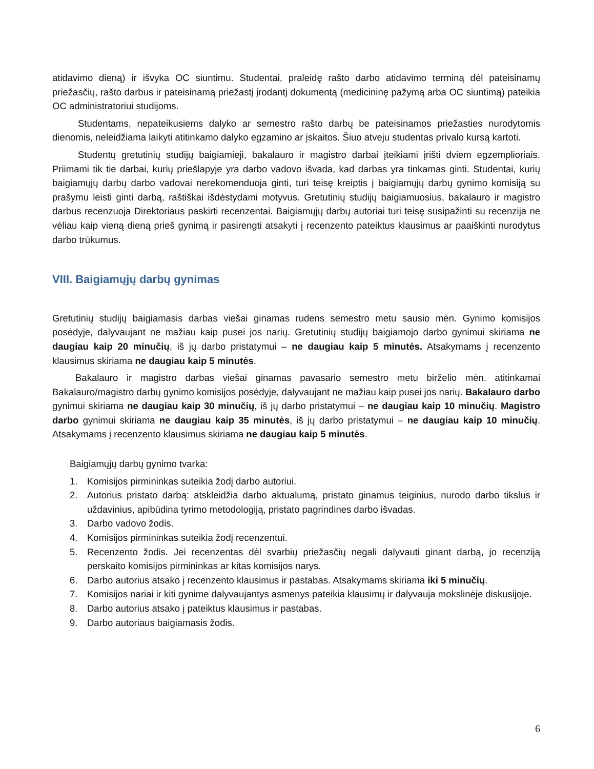atidavimo dieną) ir išvyka OC siuntimu. Studentai, praleidę rašto darbo atidavimo terminą dėl pateisinamų priežasčių, rašto darbus ir pateisinamą priežastį įrodantį dokumentą (medicininę pažymą arba OC siuntimą) pateikia OC administratoriui studijoms.
Studentams, nepateikusiems dalyko ar semestro rašto darbų be pateisinamos priežasties nurodytomis dienomis, neleidžiama laikyti atitinkamo dalyko egzamino ar įskaitos. Šiuo atveju studentas privalo kursą kartoti.
Studentų gretutinių studijų baigiamieji, bakalauro ir magistro darbai įteikiami įrišti dviem egzemplioriais. Priimami tik tie darbai, kurių priešlapyje yra darbo vadovo išvada, kad darbas yra tinkamas ginti. Studentai, kurių baigiamųjų darbų darbo vadovai nerekomenduoja ginti, turi teisę kreiptis į baigiamųjų darbų gynimo komisiją su prašymu leisti ginti darbą, raštiškai išdėstydami motyvus. Gretutinių studijų baigiamuosius, bakalauro ir magistro darbus recenzuoja Direktoriaus paskirti recenzentai. Baigiamųjų darbų autoriai turi teisę susipažinti su recenzija ne vėliau kaip vieną dieną prieš gynimą ir pasirengti atsakyti į recenzento pateiktus klausimus ar paaiškinti nurodytus darbo trūkumus.
VIII. Baigiamųjų darbų gynimas
Gretutinių studijų baigiamasis darbas viešai ginamas rudens semestro metu sausio mėn. Gynimo komisijos posėdyje, dalyvaujant ne mažiau kaip pusei jos narių. Gretutinių studijų baigiamojo darbo gynimui skiriama ne daugiau kaip 20 minučių, iš jų darbo pristatymui – ne daugiau kaip 5 minutės. Atsakymams į recenzento klausimus skiriama ne daugiau kaip 5 minutės.
Bakalauro ir magistro darbas viešai ginamas pavasario semestro metu birželio mėn. atitinkamai Bakalauro/magistro darbų gynimo komisijos posėdyje, dalyvaujant ne mažiau kaip pusei jos narių. Bakalauro darbo gynimui skiriama ne daugiau kaip 30 minučių, iš jų darbo pristatymui – ne daugiau kaip 10 minučių. Magistro darbo gynimui skiriama ne daugiau kaip 35 minutės, iš jų darbo pristatymui – ne daugiau kaip 10 minučių. Atsakymams į recenzento klausimus skiriama ne daugiau kaip 5 minutės.
Baigiamųjų darbų gynimo tvarka:
1. Komisijos pirmininkas suteikia žodį darbo autoriui.
2. Autorius pristato darbą: atskleidžia darbo aktualumą, pristato ginamus teiginius, nurodo darbo tikslus ir uždavinius, apibūdina tyrimo metodologiją, pristato pagrindines darbo išvadas.
3. Darbo vadovo žodis.
4. Komisijos pirmininkas suteikia žodį recenzentui.
5. Recenzento žodis. Jei recenzentas dėl svarbių priežasčių negali dalyvauti ginant darbą, jo recenziją perskaito komisijos pirmininkas ar kitas komisijos narys.
6. Darbo autorius atsako į recenzento klausimus ir pastabas. Atsakymams skiriama iki 5 minučių.
7. Komisijos nariai ir kiti gynime dalyvaujantys asmenys pateikia klausimų ir dalyvauja mokslinėje diskusijoje.
8. Darbo autorius atsako į pateiktus klausimus ir pastabas.
9. Darbo autoriaus baigiamasis žodis.
6